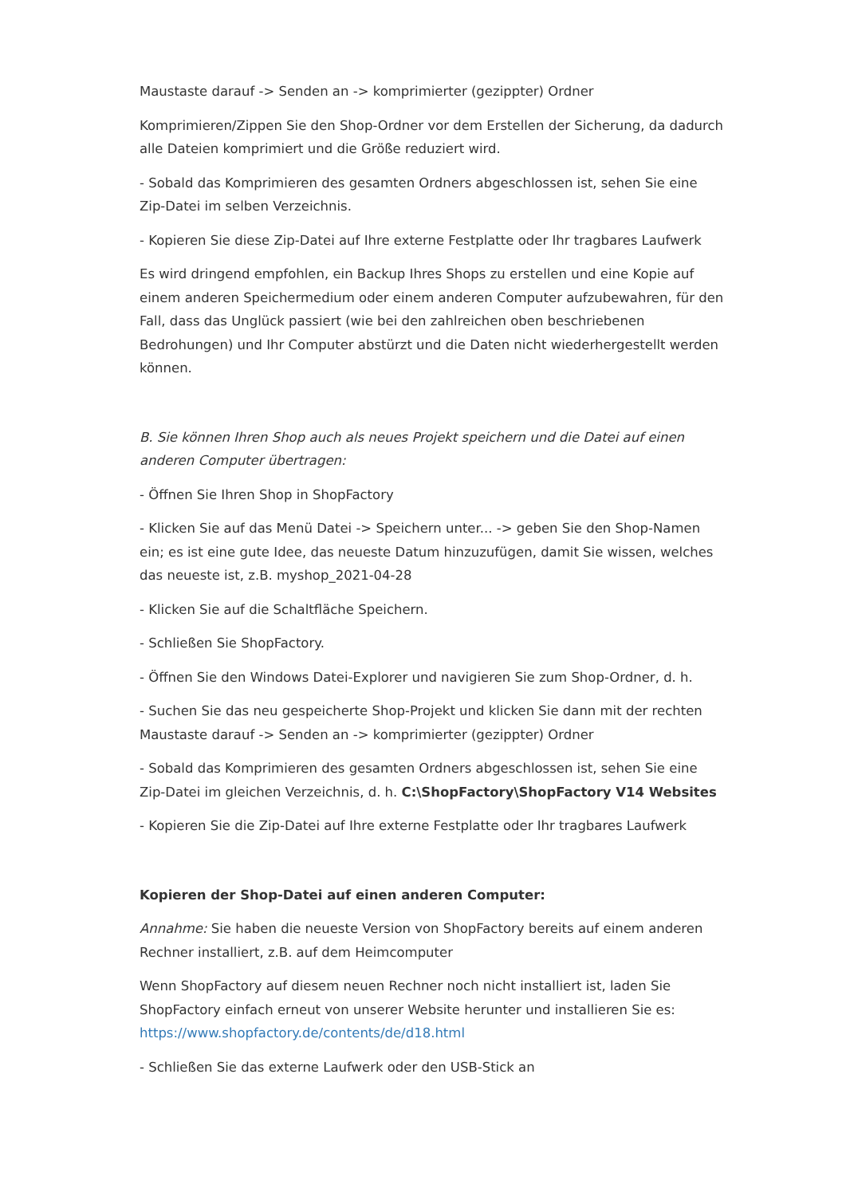Maustaste darauf -> Senden an -> komprimierter (gezippter) Ordner
Komprimieren/Zippen Sie den Shop-Ordner vor dem Erstellen der Sicherung, da dadurch alle Dateien komprimiert und die Größe reduziert wird.
- Sobald das Komprimieren des gesamten Ordners abgeschlossen ist, sehen Sie eine Zip-Datei im selben Verzeichnis.
- Kopieren Sie diese Zip-Datei auf Ihre externe Festplatte oder Ihr tragbares Laufwerk
Es wird dringend empfohlen, ein Backup Ihres Shops zu erstellen und eine Kopie auf einem anderen Speichermedium oder einem anderen Computer aufzubewahren, für den Fall, dass das Unglück passiert (wie bei den zahlreichen oben beschriebenen Bedrohungen) und Ihr Computer abstürzt und die Daten nicht wiederhergestellt werden können.
B. Sie können Ihren Shop auch als neues Projekt speichern und die Datei auf einen anderen Computer übertragen:
- Öffnen Sie Ihren Shop in ShopFactory
- Klicken Sie auf das Menü Datei -> Speichern unter... -> geben Sie den Shop-Namen ein; es ist eine gute Idee, das neueste Datum hinzuzufügen, damit Sie wissen, welches das neueste ist, z.B. myshop_2021-04-28
- Klicken Sie auf die Schaltfläche Speichern.
- Schließen Sie ShopFactory.
- Öffnen Sie den Windows Datei-Explorer und navigieren Sie zum Shop-Ordner, d. h.
- Suchen Sie das neu gespeicherte Shop-Projekt und klicken Sie dann mit der rechten Maustaste darauf -> Senden an -> komprimierter (gezippter) Ordner
- Sobald das Komprimieren des gesamten Ordners abgeschlossen ist, sehen Sie eine Zip-Datei im gleichen Verzeichnis, d. h. C:\ShopFactory\ShopFactory V14 Websites
- Kopieren Sie die Zip-Datei auf Ihre externe Festplatte oder Ihr tragbares Laufwerk
Kopieren der Shop-Datei auf einen anderen Computer:
Annahme: Sie haben die neueste Version von ShopFactory bereits auf einem anderen Rechner installiert, z.B. auf dem Heimcomputer
Wenn ShopFactory auf diesem neuen Rechner noch nicht installiert ist, laden Sie ShopFactory einfach erneut von unserer Website herunter und installieren Sie es: https://www.shopfactory.de/contents/de/d18.html
- Schließen Sie das externe Laufwerk oder den USB-Stick an